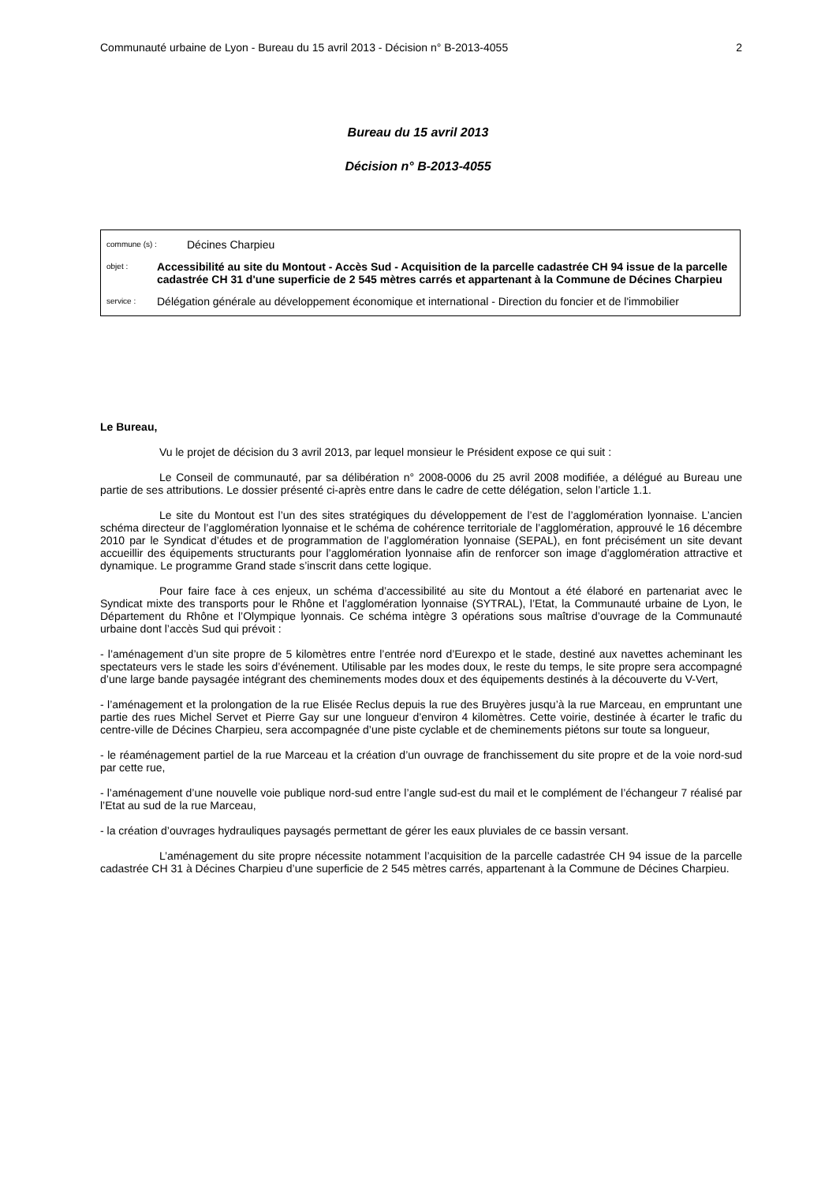Communauté urbaine de Lyon - Bureau du 15 avril 2013 - Décision n° B-2013-4055 2
Bureau du 15 avril 2013
Décision n° B-2013-4055
commune (s) : Décines Charpieu
objet : Accessibilité au site du Montout - Accès Sud - Acquisition de la parcelle cadastrée CH 94 issue de la parcelle cadastrée CH 31 d'une superficie de 2 545 mètres carrés et appartenant à la Commune de Décines Charpieu
service : Délégation générale au développement économique et international - Direction du foncier et de l'immobilier
Le Bureau,
Vu le projet de décision du 3 avril 2013, par lequel monsieur le Président expose ce qui suit :
Le Conseil de communauté, par sa délibération n° 2008-0006 du 25 avril 2008 modifiée, a délégué au Bureau une partie de ses attributions. Le dossier présenté ci-après entre dans le cadre de cette délégation, selon l’article 1.1.
Le site du Montout est l’un des sites stratégiques du développement de l’est de l’agglomération lyonnaise. L’ancien schéma directeur de l’agglomération lyonnaise et le schéma de cohérence territoriale de l’agglomération, approuvé le 16 décembre 2010 par le Syndicat d’études et de programmation de l’agglomération lyonnaise (SEPAL), en font précisément un site devant accueillir des équipements structurants pour l’agglomération lyonnaise afin de renforcer son image d’agglomération attractive et dynamique. Le programme Grand stade s’inscrit dans cette logique.
Pour faire face à ces enjeux, un schéma d’accessibilité au site du Montout a été élaboré en partenariat avec le Syndicat mixte des transports pour le Rhône et l’agglomération lyonnaise (SYTRAL), l’Etat, la Communauté urbaine de Lyon, le Département du Rhône et l’Olympique lyonnais. Ce schéma intègre 3 opérations sous maîtrise d’ouvrage de la Communauté urbaine dont l’accès Sud qui prévoit :
- l’aménagement d’un site propre de 5 kilomètres entre l’entrée nord d’Eurexpo et le stade, destiné aux navettes acheminant les spectateurs vers le stade les soirs d’événement. Utilisable par les modes doux, le reste du temps, le site propre sera accompagné d’une large bande paysagée intégrant des cheminements modes doux et des équipements destinés à la découverte du V-Vert,
- l’aménagement et la prolongation de la rue Elisée Reclus depuis la rue des Bruyères jusqu’à la rue Marceau, en empruntant une partie des rues Michel Servet et Pierre Gay sur une longueur d’environ 4 kilomètres. Cette voirie, destinée à écarter le trafic du centre-ville de Décines Charpieu, sera accompagnée d’une piste cyclable et de cheminements piétons sur toute sa longueur,
- le réaménagement partiel de la rue Marceau et la création d’un ouvrage de franchissement du site propre et de la voie nord-sud par cette rue,
- l’aménagement d’une nouvelle voie publique nord-sud entre l’angle sud-est du mail et le complément de l’échangeur 7 réalisé par l’Etat au sud de la rue Marceau,
- la création d’ouvrages hydrauliques paysagés permettant de gérer les eaux pluviales de ce bassin versant.
L’aménagement du site propre nécessite notamment l’acquisition de la parcelle cadastrée CH 94 issue de la parcelle cadastrée CH 31 à Décines Charpieu d’une superficie de 2 545 mètres carrés, appartenant à la Commune de Décines Charpieu.